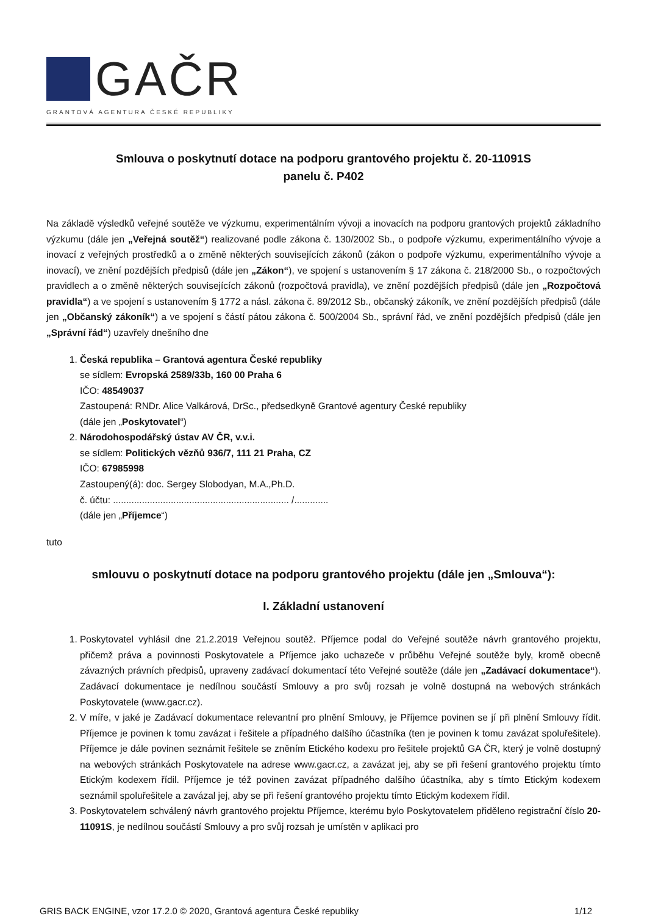GAČR
GRANTOVÁ AGENTURA ČESKÉ REPUBLIKY
Smlouva o poskytnutí dotace na podporu grantového projektu č. 20-11091S
panelu č. P402
Na základě výsledků veřejné soutěže ve výzkumu, experimentálním vývoji a inovacích na podporu grantových projektů základního výzkumu (dále jen „Veřejná soutěž“) realizované podle zákona č. 130/2002 Sb., o podpoře výzkumu, experimentálního vývoje a inovací z veřejných prostředků a o změně některých souvisejících zákonů (zákon o podpoře výzkumu, experimentálního vývoje a inovací), ve znění pozdějších předpisů (dále jen „Zákon“), ve spojení s ustanovením § 17 zákona č. 218/2000 Sb., o rozpočtových pravidlech a o změně některých souvisejících zákonů (rozpočtová pravidla), ve znění pozdějších předpisů (dále jen „Rozpočtová pravidla“) a ve spojení s ustanovením § 1772 a násl. zákona č. 89/2012 Sb., občanský zákoník, ve znění pozdějších předpisů (dále jen „Občanský zákoník“) a ve spojení s částí pátou zákona č. 500/2004 Sb., správní řád, ve znění pozdějších předpisů (dále jen „Správní řád“) uzavřely dnešního dne
1. Česká republika – Grantová agentura České republiky
se sídlem: Evropská 2589/33b, 160 00 Praha 6
IČO: 48549037
Zastoupená: RNDr. Alice Valkárová, DrSc., předsedkyně Grantové agentury České republiky
(dále jen „Poskytovatel“)
2. Národohospodářský ústav AV ČR, v.v.i.
se sídlem: Politických vězňů 936/7, 111 21 Praha, CZ
IČO: 67985998
Zastoupený(á): doc. Sergey Slobodyan, M.A.,Ph.D.
č. účtu: ................................................................... /.............
(dále jen „Příjemce“)
tuto
smlouvu o poskytnutí dotace na podporu grantového projektu (dále jen „Smlouva“):
I. Základní ustanovení
1. Poskytovatel vyhlásil dne 21.2.2019 Veřejnou soutěž. Příjemce podal do Veřejné soutěže návrh grantového projektu, přičemž práva a povinnosti Poskytovatele a Příjemce jako uchazeče v průběhu Veřejné soutěže byly, kromě obecně závazných právních předpisů, upraveny zadávací dokumentací této Veřejné soutěže (dále jen „Zadávací dokumentace“). Zadávací dokumentace je nedílnou součástí Smlouvy a pro svůj rozsah je volně dostupná na webových stránkách Poskytovatele (www.gacr.cz).
2. V míře, v jaké je Zadávací dokumentace relevantní pro plnění Smlouvy, je Příjemce povinen se jí při plnění Smlouvy řídit. Příjemce je povinen k tomu zavázat i řešitele a případného dalšího účastníka (ten je povinen k tomu zavázat spoluřešitele). Příjemce je dále povinen seznámit řešitele se zněním Etického kodexu pro řešitele projektů GA ČR, který je volně dostupný na webových stránkách Poskytovatele na adrese www.gacr.cz, a zavázat jej, aby se při řešení grantového projektu tímto Etickým kodexem řídil. Příjemce je též povinen zavázat případného dalšího účastníka, aby s tímto Etickým kodexem seznámil spoluřešitele a zavázal jej, aby se při řešení grantového projektu tímto Etickým kodexem řídil.
3. Poskytovatelem schválený návrh grantového projektu Příjemce, kterému bylo Poskytovatelem přiděleno registrační číslo 20-11091S, je nedílnou součástí Smlouvy a pro svůj rozsah je umístěn v aplikaci pro
GRIS BACK ENGINE, vzor 17.2.0 © 2020, Grantová agentura České republiky 1/12